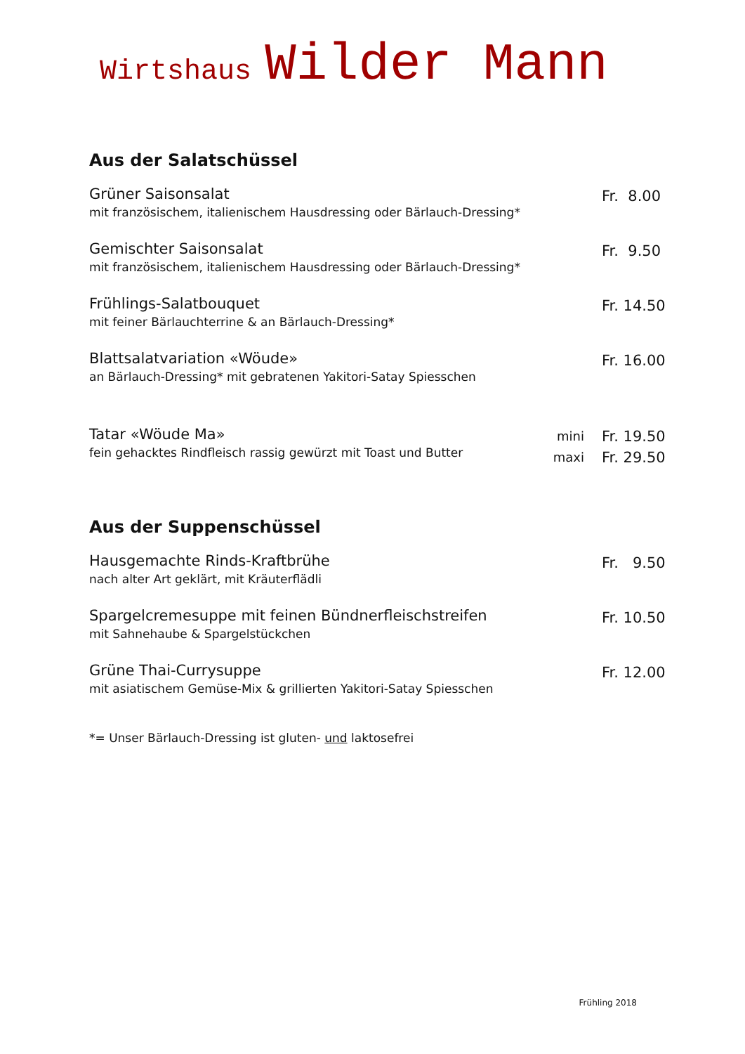Wirtshaus Wilder Mann
Aus der Salatschüssel
Grüner Saisonsalat
mit französischem, italienischem Hausdressing oder Bärlauch-Dressing*
Fr. 8.00
Gemischter Saisonsalat
mit französischem, italienischem Hausdressing oder Bärlauch-Dressing*
Fr. 9.50
Frühlings-Salatbouquet
mit feiner Bärlauchterrine & an Bärlauch-Dressing*
Fr. 14.50
Blattsalatvariation «Wöude»
an Bärlauch-Dressing* mit gebratenen Yakitori-Satay Spiesschen
Fr. 16.00
Tatar «Wöude Ma»
fein gehacktes Rindfleisch rassig gewürzt mit Toast und Butter
mini
Fr. 19.50
maxi
Fr. 29.50
Aus der Suppenschüssel
Hausgemachte Rinds-Kraftbrühe
nach alter Art geklärt, mit Kräuterflädli
Fr. 9.50
Spargelcremesuppe mit feinen Bündnerfleischstreifen
mit Sahnehaube & Spargelstückchen
Fr. 10.50
Grüne Thai-Currysuppe
mit asiatischem Gemüse-Mix & grillierten Yakitori-Satay Spiesschen
Fr. 12.00
*= Unser Bärlauch-Dressing ist gluten- und laktosefrei
Frühling 2018